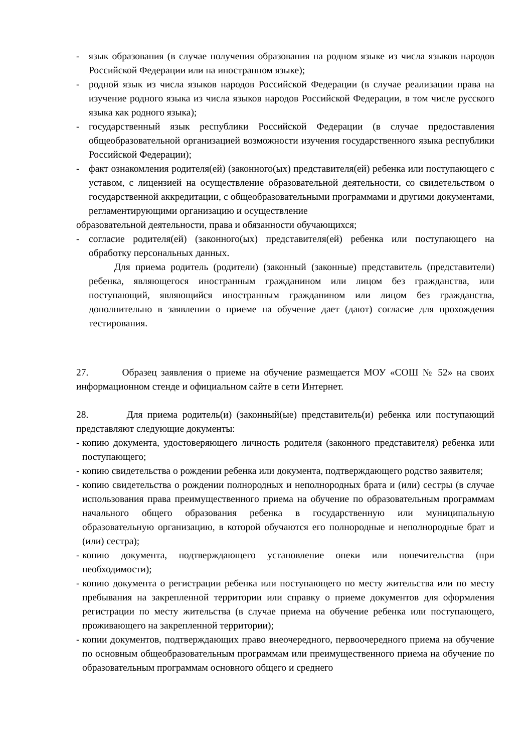- язык образования (в случае получения образования на родном языке из числа языков народов Российской Федерации или на иностранном языке);
- родной язык из числа языков народов Российской Федерации (в случае реализации права на изучение родного языка из числа языков народов Российской Федерации, в том числе русского языка как родного языка);
- государственный язык республики Российской Федерации (в случае предоставления общеобразовательной организацией возможности изучения государственного языка республики Российской Федерации);
- факт ознакомления родителя(ей) (законного(ых) представителя(ей) ребенка или поступающего с уставом, с лицензией на осуществление образовательной деятельности, со свидетельством о государственной аккредитации, с общеобразовательными программами и другими документами, регламентирующими организацию и осуществление
образовательной деятельности, права и обязанности обучающихся;
- согласие родителя(ей) (законного(ых) представителя(ей) ребенка или поступающего на обработку персональных данных.
Для приема родитель (родители) (законный (законные) представитель (представители) ребенка, являющегося иностранным гражданином или лицом без гражданства, или поступающий, являющийся иностранным гражданином или лицом без гражданства, дополнительно в заявлении о приеме на обучение дает (дают) согласие для прохождения тестирования.
27. Образец заявления о приеме на обучение размещается МОУ «СОШ № 52» на своих информационном стенде и официальном сайте в сети Интернет.
28. Для приема родитель(и) (законный(ые) представитель(и) ребенка или поступающий представляют следующие документы:
- копию документа, удостоверяющего личность родителя (законного представителя) ребенка или поступающего;
- копию свидетельства о рождении ребенка или документа, подтверждающего родство заявителя;
- копию свидетельства о рождении полнородных и неполнородных брата и (или) сестры (в случае использования права преимущественного приема на обучение по образовательным программам начального общего образования ребенка в государственную или муниципальную образовательную организацию, в которой обучаются его полнородные и неполнородные брат и (или) сестра);
- копию документа, подтверждающего установление опеки или попечительства (при необходимости);
- копию документа о регистрации ребенка или поступающего по месту жительства или по месту пребывания на закрепленной территории или справку о приеме документов для оформления регистрации по месту жительства (в случае приема на обучение ребенка или поступающего, проживающего на закрепленной территории);
- копии документов, подтверждающих право внеочередного, первоочередного приема на обучение по основным общеобразовательным программам или преимущественного приема на обучение по образовательным программам основного общего и среднего